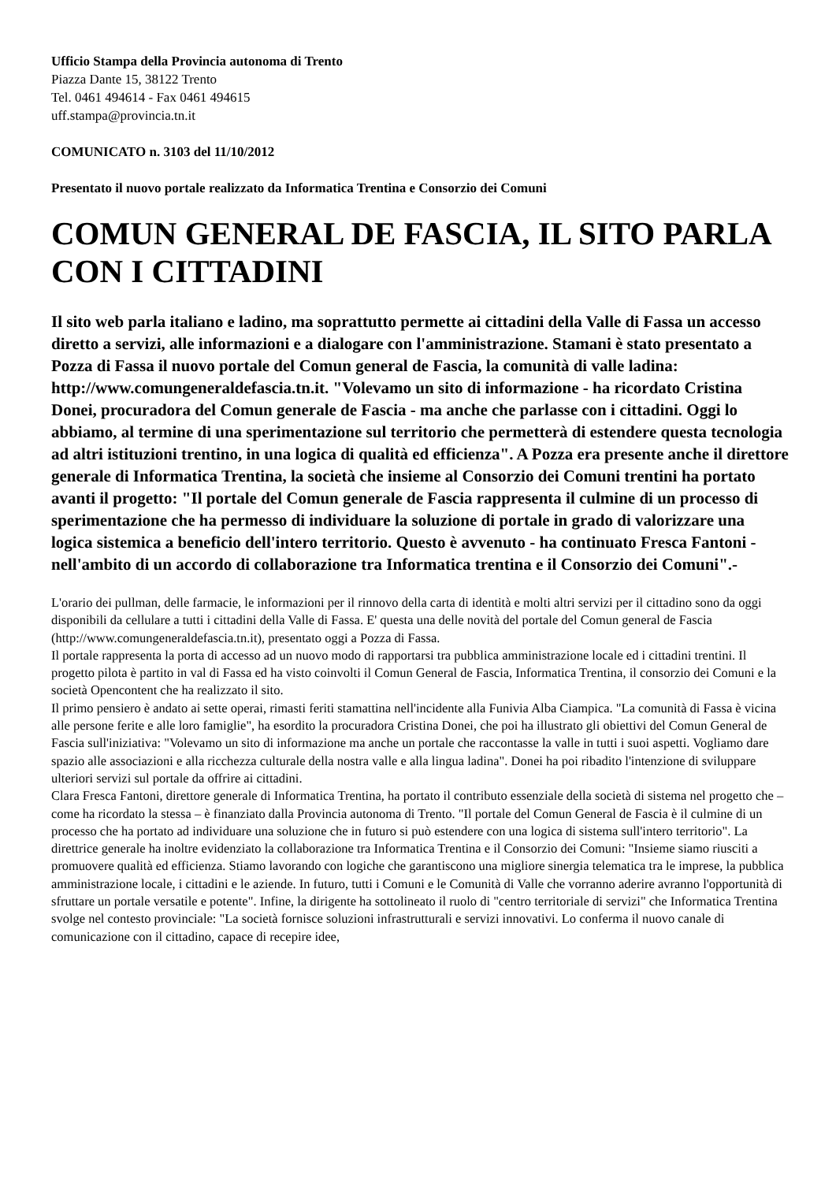Ufficio Stampa della Provincia autonoma di Trento
Piazza Dante 15, 38122 Trento
Tel. 0461 494614 - Fax 0461 494615
uff.stampa@provincia.tn.it
COMUNICATO n. 3103 del 11/10/2012
Presentato il nuovo portale realizzato da Informatica Trentina e Consorzio dei Comuni
COMUN GENERAL DE FASCIA, IL SITO PARLA CON I CITTADINI
Il sito web parla italiano e ladino, ma soprattutto permette ai cittadini della Valle di Fassa un accesso diretto a servizi, alle informazioni e a dialogare con l'amministrazione. Stamani è stato presentato a Pozza di Fassa il nuovo portale del Comun general de Fascia, la comunità di valle ladina: http://www.comungeneraldefascia.tn.it. "Volevamo un sito di informazione - ha ricordato Cristina Donei, procuradora del Comun generale de Fascia - ma anche che parlasse con i cittadini. Oggi lo abbiamo, al termine di una sperimentazione sul territorio che permetterà di estendere questa tecnologia ad altri istituzioni trentino, in una logica di qualità ed efficienza". A Pozza era presente anche il direttore generale di Informatica Trentina, la società che insieme al Consorzio dei Comuni trentini ha portato avanti il progetto: "Il portale del Comun generale de Fascia rappresenta il culmine di un processo di sperimentazione che ha permesso di individuare la soluzione di portale in grado di valorizzare una logica sistemica a beneficio dell'intero territorio. Questo è avvenuto - ha continuato Fresca Fantoni - nell'ambito di un accordo di collaborazione tra Informatica trentina e il Consorzio dei Comuni".-
L'orario dei pullman, delle farmacie, le informazioni per il rinnovo della carta di identità e molti altri servizi per il cittadino sono da oggi disponibili da cellulare a tutti i cittadini della Valle di Fassa. E' questa una delle novità del portale del Comun general de Fascia (http://www.comungeneraldefascia.tn.it), presentato oggi a Pozza di Fassa.
Il portale rappresenta la porta di accesso ad un nuovo modo di rapportarsi tra pubblica amministrazione locale ed i cittadini trentini. Il progetto pilota è partito in val di Fassa ed ha visto coinvolti il Comun General de Fascia, Informatica Trentina, il consorzio dei Comuni e la società Opencontent che ha realizzato il sito.
Il primo pensiero è andato ai sette operai, rimasti feriti stamattina nell'incidente alla Funivia Alba Ciampica. "La comunità di Fassa è vicina alle persone ferite e alle loro famiglie", ha esordito la procuradora Cristina Donei, che poi ha illustrato gli obiettivi del Comun General de Fascia sull'iniziativa: "Volevamo un sito di informazione ma anche un portale che raccontasse la valle in tutti i suoi aspetti. Vogliamo dare spazio alle associazioni e alla ricchezza culturale della nostra valle e alla lingua ladina". Donei ha poi ribadito l'intenzione di sviluppare ulteriori servizi sul portale da offrire ai cittadini.
Clara Fresca Fantoni, direttore generale di Informatica Trentina, ha portato il contributo essenziale della società di sistema nel progetto che – come ha ricordato la stessa – è finanziato dalla Provincia autonoma di Trento. "Il portale del Comun General de Fascia è il culmine di un processo che ha portato ad individuare una soluzione che in futuro si può estendere con una logica di sistema sull'intero territorio". La direttrice generale ha inoltre evidenziato la collaborazione tra Informatica Trentina e il Consorzio dei Comuni: "Insieme siamo riusciti a promuovere qualità ed efficienza. Stiamo lavorando con logiche che garantiscono una migliore sinergia telematica tra le imprese, la pubblica amministrazione locale, i cittadini e le aziende. In futuro, tutti i Comuni e le Comunità di Valle che vorranno aderire avranno l'opportunità di sfruttare un portale versatile e potente". Infine, la dirigente ha sottolineato il ruolo di "centro territoriale di servizi" che Informatica Trentina svolge nel contesto provinciale: "La società fornisce soluzioni infrastrutturali e servizi innovativi. Lo conferma il nuovo canale di comunicazione con il cittadino, capace di recepire idee,